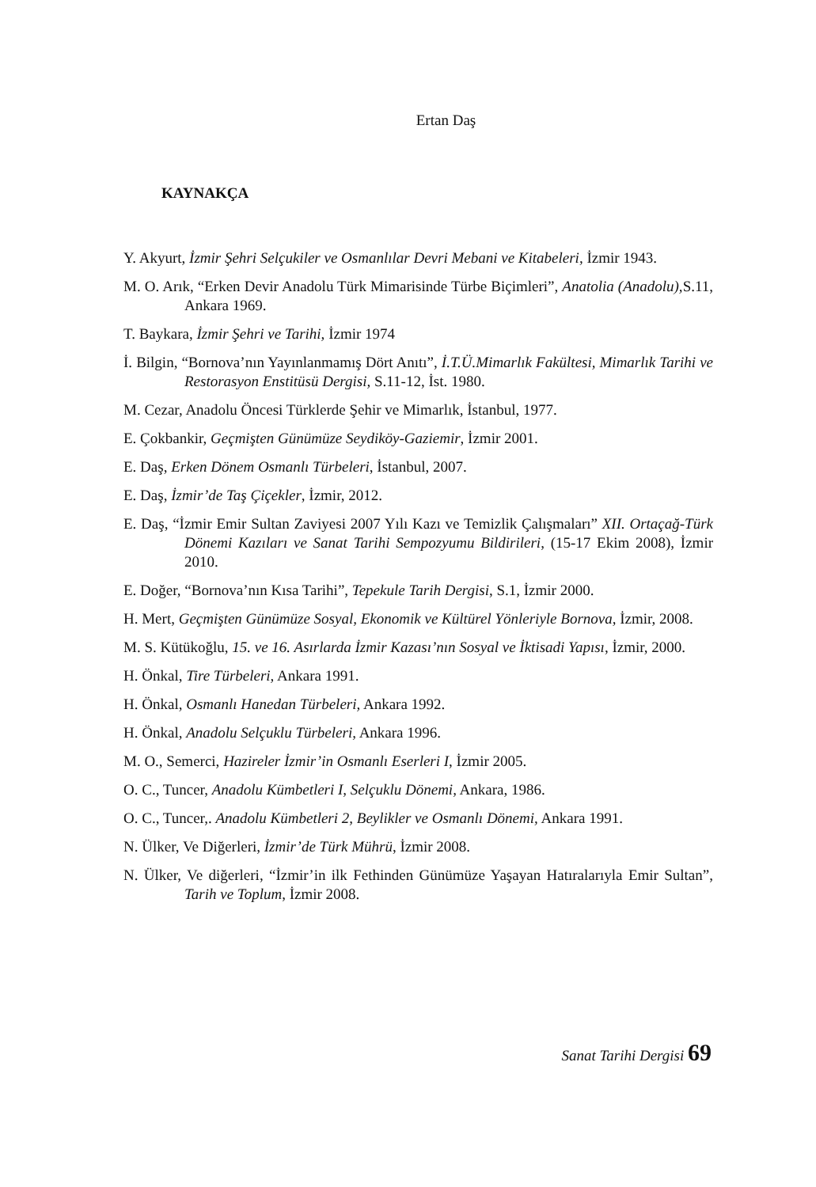Ertan Daş
KAYNAKÇA
Y. Akyurt, İzmir Şehri Selçukiler ve Osmanlılar Devri Mebani ve Kitabeleri, İzmir 1943.
M. O. Arık, “Erken Devir Anadolu Türk Mimarisinde Türbe Biçimleri”, Anatolia (Anadolu), S.11, Ankara 1969.
T. Baykara, İzmir Şehri ve Tarihi, İzmir 1974
İ. Bilgin, “Bornova’nın Yayınlanmamış Dört Anıtı”, İ.T.Ü.Mimarlık Fakültesi, Mimarlık Tarihi ve Restorasyon Enstitüsü Dergisi, S.11-12, İst. 1980.
M. Cezar, Anadolu Öncesi Türklerde Şehir ve Mimarlık, İstanbul, 1977.
E. Çokbankir, Geçmişten Günümüze Seydiköy-Gaziemir, İzmir 2001.
E. Daş, Erken Dönem Osmanlı Türbeleri, İstanbul, 2007.
E. Daş, İzmir’de Taş Çiçekler, İzmir, 2012.
E. Daş, “İzmir Emir Sultan Zaviyesi 2007 Yılı Kazı ve Temizlik Çalışmaları” XII. Ortaçağ-Türk Dönemi Kazıları ve Sanat Tarihi Sempozyumu Bildirileri, (15-17 Ekim 2008), İzmir 2010.
E. Doğer, “Bornova’nın Kısa Tarihi”, Tepekule Tarih Dergisi, S.1, İzmir 2000.
H. Mert, Geçmişten Günümüze Sosyal, Ekonomik ve Kültürel Yönleriyle Bornova, İzmir, 2008.
M. S. Kütükoğlu, 15. ve 16. Asırlarda İzmir Kazası’nın Sosyal ve İktisadi Yapısı, İzmir, 2000.
H. Önkal, Tire Türbeleri, Ankara 1991.
H. Önkal, Osmanlı Hanedan Türbeleri, Ankara 1992.
H. Önkal, Anadolu Selçuklu Türbeleri, Ankara 1996.
M. O., Semerci, Hazireler İzmir’in Osmanlı Eserleri I, İzmir 2005.
O. C., Tuncer, Anadolu Kümbetleri I, Selçuklu Dönemi, Ankara, 1986.
O. C., Tuncer,. Anadolu Kümbetleri 2, Beylikler ve Osmanlı Dönemi, Ankara 1991.
N. Ülker, Ve Diğerleri, İzmir’de Türk Mührü, İzmir 2008.
N. Ülker, Ve diğerleri, “İzmir’in ilk Fethinden Günümüze Yaşayan Hatıralarıyla Emir Sultan”, Tarih ve Toplum, İzmir 2008.
Sanat Tarihi Dergisi 69